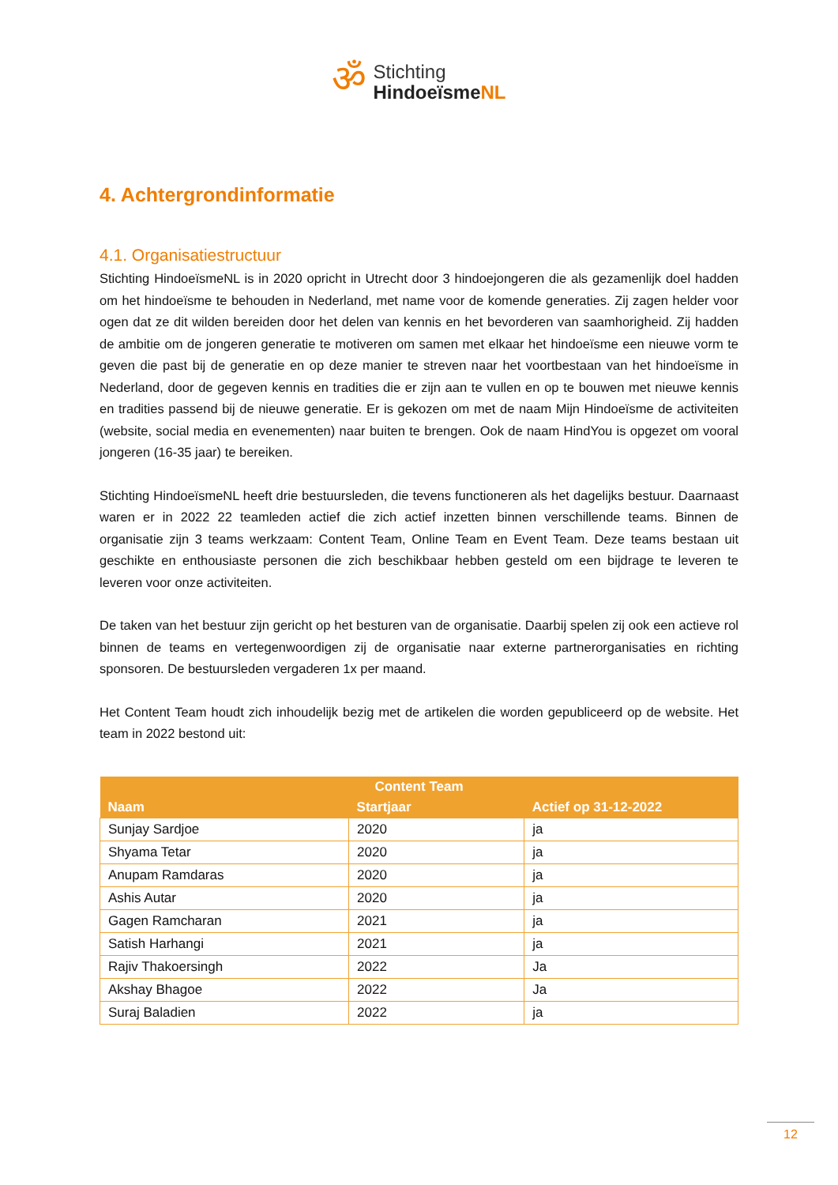ॐ
Stichting
HindoeïsmeNL
4. Achtergrondinformatie
4.1. Organisatiestructuur
Stichting HindoeïsmeNL is in 2020 opricht in Utrecht door 3 hindoejongeren die als gezamenlijk doel hadden om het hindoeïsme te behouden in Nederland, met name voor de komende generaties. Zij zagen helder voor ogen dat ze dit wilden bereiden door het delen van kennis en het bevorderen van saamhorigheid. Zij hadden de ambitie om de jongeren generatie te motiveren om samen met elkaar het hindoeïsme een nieuwe vorm te geven die past bij de generatie en op deze manier te streven naar het voortbestaan van het hindoeïsme in Nederland, door de gegeven kennis en tradities die er zijn aan te vullen en op te bouwen met nieuwe kennis en tradities passend bij de nieuwe generatie. Er is gekozen om met de naam Mijn Hindoeïsme de activiteiten (website, social media en evenementen) naar buiten te brengen. Ook de naam HindYou is opgezet om vooral jongeren (16-35 jaar) te bereiken.
Stichting HindoeïsmeNL heeft drie bestuursleden, die tevens functioneren als het dagelijks bestuur. Daarnaast waren er in 2022 22 teamleden actief die zich actief inzetten binnen verschillende teams. Binnen de organisatie zijn 3 teams werkzaam: Content Team, Online Team en Event Team. Deze teams bestaan uit geschikte en enthousiaste personen die zich beschikbaar hebben gesteld om een bijdrage te leveren te leveren voor onze activiteiten.
De taken van het bestuur zijn gericht op het besturen van de organisatie. Daarbij spelen zij ook een actieve rol binnen de teams en vertegenwoordigen zij de organisatie naar externe partnerorganisaties en richting sponsoren. De bestuursleden vergaderen 1x per maand.
Het Content Team houdt zich inhoudelijk bezig met de artikelen die worden gepubliceerd op de website. Het team in 2022 bestond uit:
| Content Team | | |
| --- | --- | --- |
| Naam | Startjaar | Actief op 31-12-2022 |
| Sunjay Sardjoe | 2020 | ja |
| Shyama Tetar | 2020 | ja |
| Anupam Ramdaras | 2020 | ja |
| Ashis Autar | 2020 | ja |
| Gagen Ramcharan | 2021 | ja |
| Satish Harhangi | 2021 | ja |
| Rajiv Thakoersingh | 2022 | Ja |
| Akshay Bhagoe | 2022 | Ja |
| Suraj Baladien | 2022 | ja |
12